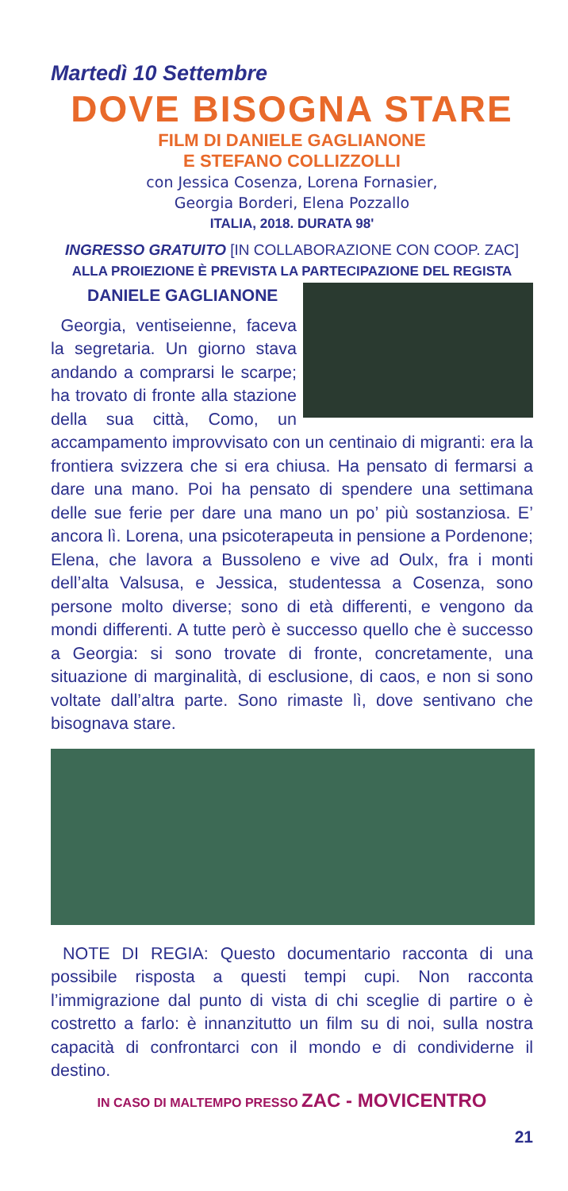Martedì 10 Settembre
DOVE BISOGNA STARE
FILM DI DANIELE GAGLIANONE
E STEFANO COLLIZZOLLI
con Jessica Cosenza, Lorena Fornasier,
Georgia Borderi, Elena Pozzallo
ITALIA, 2018. DURATA 98'
INGRESSO GRATUITO [IN COLLABORAZIONE CON COOP. ZAC]
ALLA PROIEZIONE È PREVISTA LA PARTECIPAZIONE DEL REGISTA
DANIELE GAGLIANONE
Georgia, ventiseienne, faceva la segretaria. Un giorno stava andando a comprarsi le scarpe; ha trovato di fronte alla stazione della sua città, Como, un accampamento improvvisato con un centinaio di migranti: era la frontiera svizzera che si era chiusa. Ha pensato di fermarsi a dare una mano. Poi ha pensato di spendere una settimana delle sue ferie per dare una mano un po’ più sostanziosa. E’ ancora lì. Lorena, una psicoterapeuta in pensione a Pordenone; Elena, che lavora a Bussoleno e vive ad Oulx, fra i monti dell’alta Valsusa, e Jessica, studentessa a Cosenza, sono persone molto diverse; sono di età differenti, e vengono da mondi differenti. A tutte però è successo quello che è successo a Georgia: si sono trovate di fronte, concretamente, una situazione di marginalità, di esclusione, di caos, e non si sono voltate dall’altra parte. Sono rimaste lì, dove sentivano che bisognava stare.
NOTE DI REGIA: Questo documentario racconta di una possibile risposta a questi tempi cupi. Non racconta l’immigrazione dal punto di vista di chi sceglie di partire o è costretto a farlo: è innanzitutto un film su di noi, sulla nostra capacità di confrontarci con il mondo e di condividerne il destino.
IN CASO DI MALTEMPO PRESSO ZAC - MOVICENTRO
21